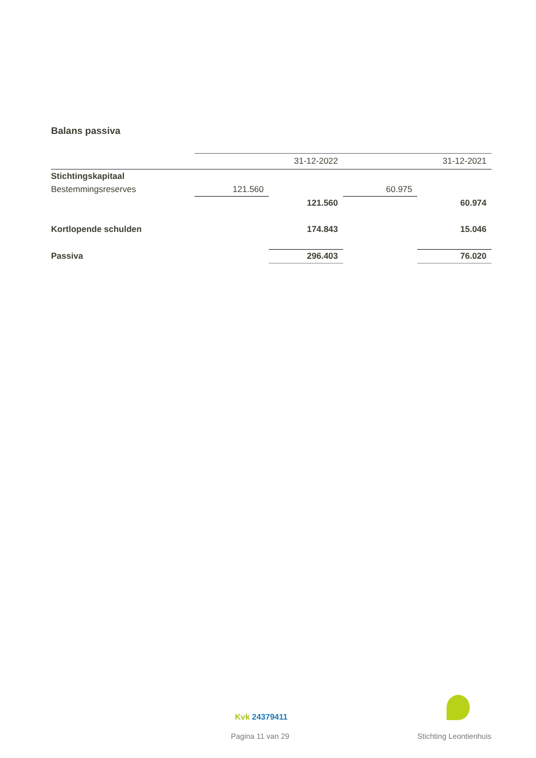Balans passiva
| | | 31-12-2022 | | 31-12-2021 |
| Stichtingskapitaal | | | | |
| Bestemmingsreserves | 121.560 | | 60.975 | |
| | | 121.560 | | 60.974 |
| Kortlopende schulden | | 174.843 | | 15.046 |
| Passiva | | 296.403 | | 76.020 |
Kvk 24379411
Pagina 11 van 29 Stichting Leontienhuis